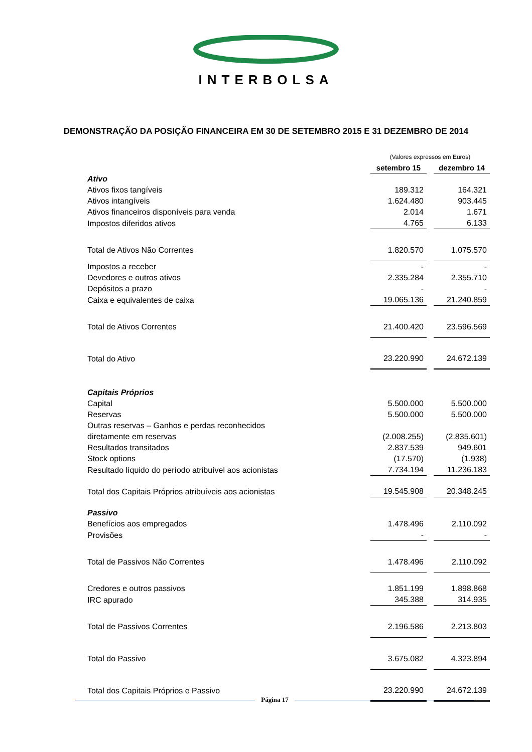INTERBOLSA
DEMONSTRAÇÃO DA POSIÇÃO FINANCEIRA EM 30 DE SETEMBRO 2015 E 31 DEZEMBRO DE 2014
| | (Valores expressos em Euros) | |
| | setembro 15 | dezembro 14 |
| Ativo | | |
| Ativos fixos tangíveis | 189.312 | 164.321 |
| Ativos intangíveis | 1.624.480 | 903.445 |
| Ativos financeiros disponíveis para venda | 2.014 | 1.671 |
| Impostos diferidos ativos | 4.765 | 6.133 |
| Total de Ativos Não Correntes | 1.820.570 | 1.075.570 |
| Impostos a receber | - | - |
| Devedores e outros ativos | 2.335.284 | 2.355.710 |
| Depósitos a prazo | - | - |
| Caixa e equivalentes de caixa | 19.065.136 | 21.240.859 |
| Total de Ativos Correntes | 21.400.420 | 23.596.569 |
| Total do Ativo | 23.220.990 | 24.672.139 |
| Capitais Próprios | | |
| Capital | 5.500.000 | 5.500.000 |
| Reservas | 5.500.000 | 5.500.000 |
| Outras reservas – Ganhos e perdas reconhecidos | | |
| diretamente em reservas | (2.008.255) | (2.835.601) |
| Resultados transitados | 2.837.539 | 949.601 |
| Stock options | (17.570) | (1.938) |
| Resultado líquido do período atribuível aos acionistas | 7.734.194 | 11.236.183 |
| Total dos Capitais Próprios atribuíveis aos acionistas | 19.545.908 | 20.348.245 |
| Passivo | | |
| Benefícios aos empregados | 1.478.496 | 2.110.092 |
| Provisões | - | - |
| Total de Passivos Não Correntes | 1.478.496 | 2.110.092 |
| Credores e outros passivos | 1.851.199 | 1.898.868 |
| IRC apurado | 345.388 | 314.935 |
| Total de Passivos Correntes | 2.196.586 | 2.213.803 |
| Total do Passivo | 3.675.082 | 4.323.894 |
| Total dos Capitais Próprios e Passivo | 23.220.990 | 24.672.139 |
Página 17